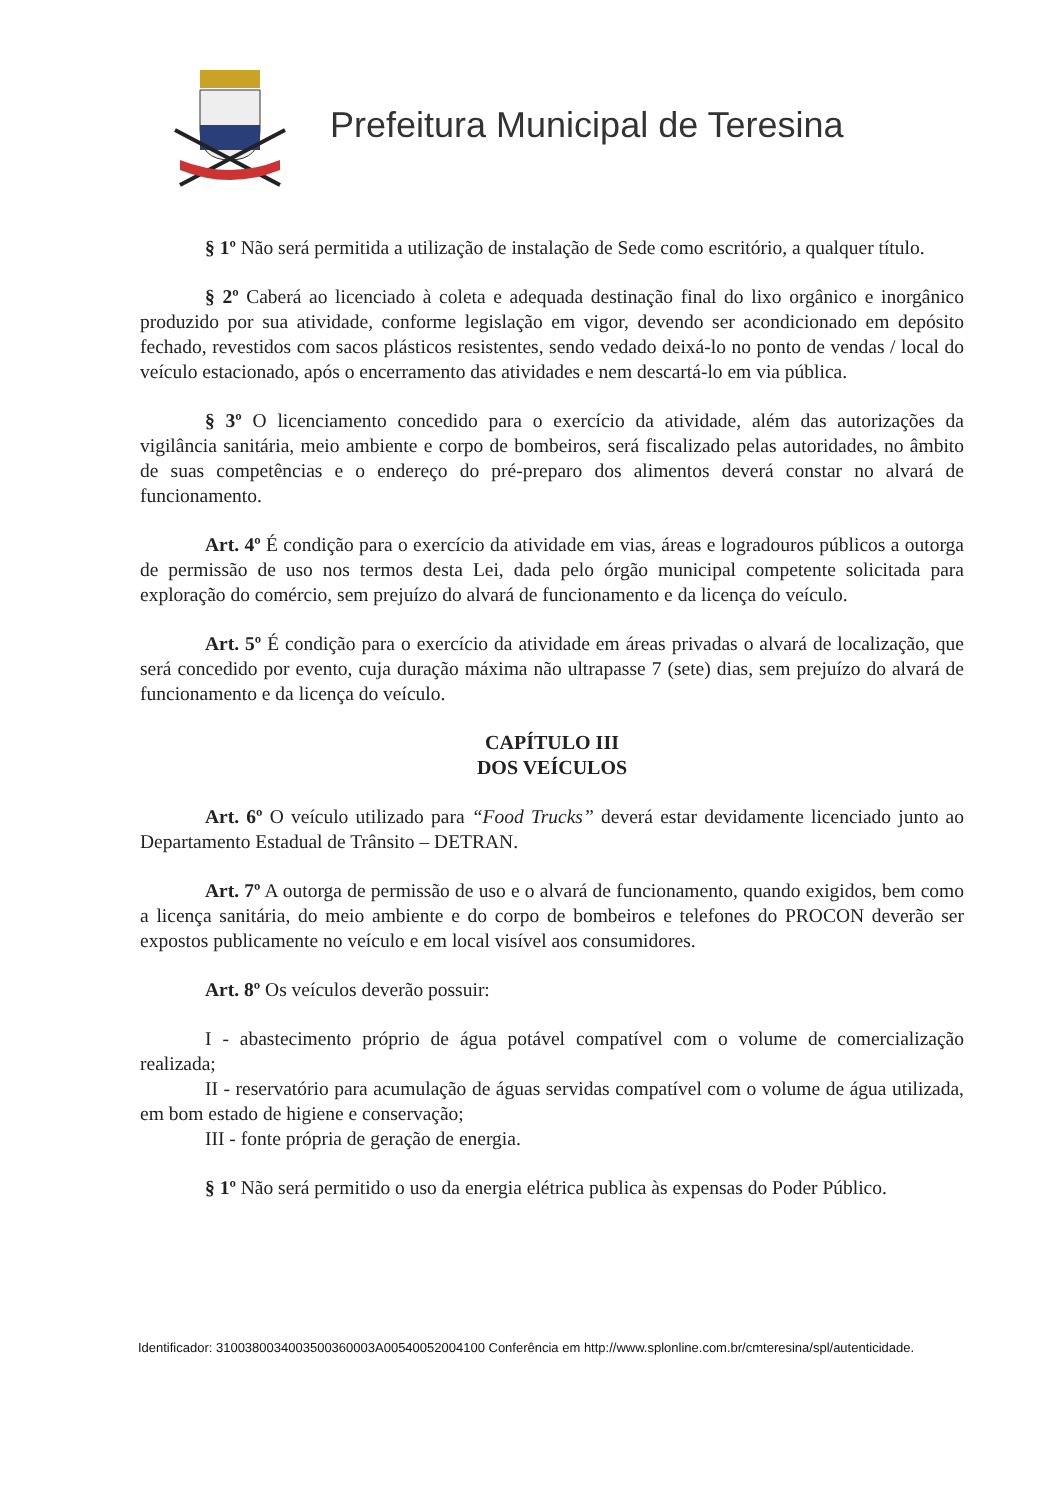Prefeitura Municipal de Teresina
§ 1º Não será permitida a utilização de instalação de Sede como escritório, a qualquer título.
§ 2º Caberá ao licenciado à coleta e adequada destinação final do lixo orgânico e inorgânico produzido por sua atividade, conforme legislação em vigor, devendo ser acondicionado em depósito fechado, revestidos com sacos plásticos resistentes, sendo vedado deixá-lo no ponto de vendas / local do veículo estacionado, após o encerramento das atividades e nem descartá-lo em via pública.
§ 3º O licenciamento concedido para o exercício da atividade, além das autorizações da vigilância sanitária, meio ambiente e corpo de bombeiros, será fiscalizado pelas autoridades, no âmbito de suas competências e o endereço do pré-preparo dos alimentos deverá constar no alvará de funcionamento.
Art. 4º É condição para o exercício da atividade em vias, áreas e logradouros públicos a outorga de permissão de uso nos termos desta Lei, dada pelo órgão municipal competente solicitada para exploração do comércio, sem prejuízo do alvará de funcionamento e da licença do veículo.
Art. 5º É condição para o exercício da atividade em áreas privadas o alvará de localização, que será concedido por evento, cuja duração máxima não ultrapasse 7 (sete) dias, sem prejuízo do alvará de funcionamento e da licença do veículo.
CAPÍTULO III
DOS VEÍCULOS
Art. 6º O veículo utilizado para “Food Trucks” deverá estar devidamente licenciado junto ao Departamento Estadual de Trânsito – DETRAN.
Art. 7º A outorga de permissão de uso e o alvará de funcionamento, quando exigidos, bem como a licença sanitária, do meio ambiente e do corpo de bombeiros e telefones do PROCON deverão ser expostos publicamente no veículo e em local visível aos consumidores.
Art. 8º Os veículos deverão possuir:
I - abastecimento próprio de água potável compatível com o volume de comercialização realizada;
II - reservatório para acumulação de águas servidas compatível com o volume de água utilizada, em bom estado de higiene e conservação;
III - fonte própria de geração de energia.
§ 1º Não será permitido o uso da energia elétrica publica às expensas do Poder Público.
Identificador: 3100380034003500360003A00540052004100 Conferência em http://www.splonline.com.br/cmteresina/spl/autenticidade.